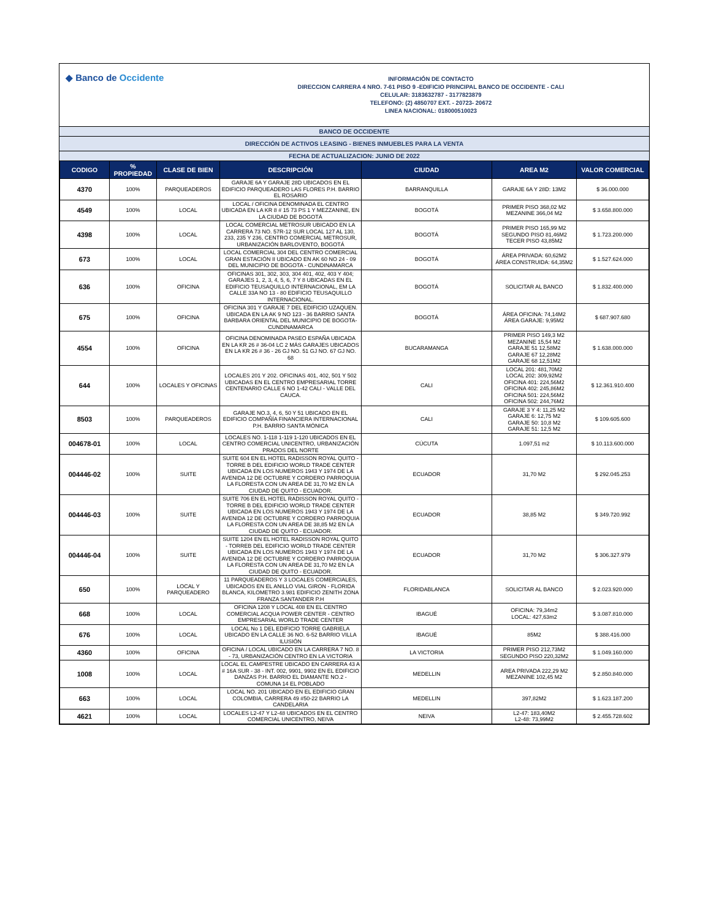◆ Banco de Occidente
INFORMACIÓN DE CONTACTO
DIRECCION CARRERA 4 NRO. 7-61 PISO 9 -EDIFICIO PRINCIPAL BANCO DE OCCIDENTE - CALI
CELULAR: 3183632787 - 3177823879
TELEFONO: (2) 4850707 EXT. - 20723- 20672
LINEA NACIONAL: 018000510023
BANCO DE OCCIDENTE
DIRECCIÓN DE ACTIVOS LEASING - BIENES INMUEBLES PARA LA VENTA
FECHA DE ACTUALIZACION: JUNIO DE 2022
| CODIGO | % PROPIEDAD | CLASE DE BIEN | DESCRIPCIÓN | CIUDAD | AREA M2 | VALOR COMERCIAL |
| --- | --- | --- | --- | --- | --- | --- |
| 4370 | 100% | PARQUEADEROS | GARAJE 6A Y GARAJE 28D UBICADOS EN EL EDIFICIO PARQUEADERO LAS FLORES P.H. BARRIO EL ROSARIO | BARRANQUILLA | GARAJE 6A Y 28D: 13M2 | $ 36.000.000 |
| 4549 | 100% | LOCAL | LOCAL / OFICINA DENOMINADA EL CENTRO UBICADA EN LA KR 8 # 15 73 PS 1 Y MEZZANINE, EN LA CIUDAD DE BOGOTÁ | BOGOTÁ | PRIMER PISO 368,02 M2 MEZANINE 366,04 M2 | $ 3.658.800.000 |
| 4398 | 100% | LOCAL | LOCAL COMERCIAL METROSUR UBICADO EN LA CARRERA 73 NO. 57R-12 SUR LOCAL 127 AL 130, 233, 235 Y 236, CENTRO COMERCIAL METROSUR, URBANIZACIÓN BARLOVENTO, BOGOTÁ | BOGOTÁ | PRIMER PISO 165,99 M2 SEGUNDO PISO 81,46M2 TECER PISO 43,85M2 | $ 1.723.200.000 |
| 673 | 100% | LOCAL | LOCAL COMERCIAL 304 DEL CENTRO COMERCIAL GRAN ESTACIÓN II UBICADO EN AK 60 NO 24 - 09 DEL MUNICIPIO DE BOGOTA - CUNDINAMARCA | BOGOTÁ | ÁREA PRIVADA: 60,62M2 ÁREA CONSTRUIDA: 64,35M2 | $ 1.527.624.000 |
| 636 | 100% | OFICINA | OFICINAS 301, 302, 303, 304 401, 402, 403 Y 404; GARAJES 1, 2, 3, 4, 5, 6, 7 Y 8 UBICADAS EN EL EDIFICIO TEUSAQUILLO INTERNACIONAL, EM LA CALLE 33A NO 13 - 80 EDIFICIO TEUSAQUILLO INTERNACIONAL. | BOGOTÁ | SOLICITAR AL BANCO | $ 1.832.400.000 |
| 675 | 100% | OFICINA | OFICINA 301 Y GARAJE 7 DEL EDIFICIO UZAQUEN. UBICADA EN LA AK 9 NO 123 - 36 BARRIO SANTA BARBARA ORIENTAL DEL MUNICIPIO DE BOGOTA-CUNDINAMARCA | BOGOTÁ | ÁREA OFICINA: 74,14M2 ÁREA GARAJE: 9,95M2 | $ 687.907.680 |
| 4554 | 100% | OFICINA | OFICINA DENOMINADA PASEO ESPAÑA UBICADA EN LA KR 26 # 36-04 LC 2 MÁS GARAJES UBICADOS EN LA KR 26 # 36 - 26 GJ NO. 51 GJ NO. 67 GJ NO. 68 | BUCARAMANGA | PRIMER PISO 149,3 M2 MEZANINE 15,54 M2 GARAJE 51 12,58M2 GARAJE 67 12,28M2 GARAJE 68 12,51M2 | $ 1.638.000.000 |
| 644 | 100% | LOCALES Y OFICINAS | LOCALES 201 Y 202. OFICINAS 401, 402, 501 Y 502 UBICADAS EN EL CENTRO EMPRESARIAL TORRE CENTENARIO CALLE 6 NO 1-42 CALI - VALLE DEL CAUCA. | CALI | LOCAL 201: 481,70M2 LOCAL 202: 309,92M2 OFICINA 401: 224,56M2 OFICINA 402: 245,86M2 OFICINA 501: 224,56M2 OFICINA 502: 244,76M2 | $ 12.361.910.400 |
| 8503 | 100% | PARQUEADEROS | GARAJE NO.3, 4, 6, 50 Y 51 UBICADO EN EL EDIFICIO COMPAÑÍA FINANCIERA INTERNACIONAL P.H. BARRIO SANTA MÓNICA | CALI | GARAJE 3 Y 4: 11,25 M2 GARAJE 6: 12,75 M2 GARAJE 50: 10,8 M2 GARAJE 51: 12,5 M2 | $ 109.605.600 |
| 004678-01 | 100% | LOCAL | LOCALES NO. 1-118 1-119 1-120 UBICADOS EN EL CENTRO COMERCIAL UNICENTRO, URBANIZACIÓN PRADOS DEL NORTE | CÚCUTA | 1.097,51 m2 | $ 10.113.600.000 |
| 004446-02 | 100% | SUITE | SUITE 604 EN EL HOTEL RADISSON ROYAL QUITO -TORRE B DEL EDIFICIO WORLD TRADE CENTER UBICADA EN LOS NUMEROS 1943 Y 1974 DE LA AVENIDA 12 DE OCTUBRE Y CORDERO PARROQUIA LA FLORESTA CON UN AREA DE 31,70 M2 EN LA CIUDAD DE QUITO - ECUADOR. | ECUADOR | 31,70 M2 | $ 292.045.253 |
| 004446-03 | 100% | SUITE | SUITE 706 EN EL HOTEL RADISSON ROYAL QUITO - TORRE B DEL EDIFICIO WORLD TRADE CENTER UBICADA EN LOS NUMEROS 1943 Y 1974 DE LA AVENIDA 12 DE OCTUBRE Y CORDERO PARROQUIA LA FLORESTA CON UN AREA DE 38,85 M2 EN LA CIUDAD DE QUITO - ECUADOR. | ECUADOR | 38,85 M2 | $ 349.720.992 |
| 004446-04 | 100% | SUITE | SUITE 1204 EN EL HOTEL RADISSON ROYAL QUITO - TORREB DEL EDIFICIO WORLD TRADE CENTER UBICADA EN LOS NUMEROS 1943 Y 1974 DE LA AVENIDA 12 DE OCTUBRE Y CORDERO PARROQUIA LA FLORESTA CON UN AREA DE 31,70 M2 EN LA CIUDAD DE QUITO - ECUADOR. | ECUADOR | 31,70 M2 | $ 306.327.979 |
| 650 | 100% | LOCAL Y PARQUEADERO | 11 PARQUEADEROS Y 3 LOCALES COMERCIALES, UBICADOS EN EL ANILLO VIAL GIRON - FLORIDA BLANCA, KILOMETRO 3.981 EDIFICIO ZENITH ZONA FRANZA SANTANDER P.H | FLORIDABLANCA | SOLICITAR AL BANCO | $ 2.023.920.000 |
| 668 | 100% | LOCAL | OFICINA 1208 Y LOCAL 408 EN EL CENTRO COMERCIAL ACQUA POWER CENTER - CENTRO EMPRESARIAL WORLD TRADE CENTER | IBAGUÉ | OFICINA: 79,34m2 LOCAL: 427,63m2 | $ 3.087.810.000 |
| 676 | 100% | LOCAL | LOCAL No 1 DEL EDIFICIO TORRE GABRIELA UBICADO EN LA CALLE 36 NO. 6-52 BARRIO VILLA ILUSIÓN | IBAGUÉ | 85M2 | $ 388.416.000 |
| 4360 | 100% | OFICINA | OFICINA / LOCAL UBICADO EN LA CARRERA 7 NO. 8 - 73, URBANIZACIÓN CENTRO EN LA VICTORIA | LA VICTORIA | PRIMER PISO 212,73M2 SEGUNDO PISO 220,32M2 | $ 1.049.160.000 |
| 1008 | 100% | LOCAL | LOCAL EL CAMPESTRE UBICADO EN CARRERA 43 A # 16A SUR - 38 - INT. 002, 9901, 9902 EN EL EDIFICIO DANZAS P.H. BARRIO EL DIAMANTE NO.2 - COMUNA 14 EL POBLADO | MEDELLIN | AREA PRIVADA 222,29 M2 MEZANINE 102,45 M2 | $ 2.850.840.000 |
| 663 | 100% | LOCAL | LOCAL NO. 201 UBICADO EN EL EDIFICIO GRAN COLOMBIA, CARRERA 49 #50-22 BARRIO LA CANDELARIA | MEDELLIN | 397,82M2 | $ 1.623.187.200 |
| 4621 | 100% | LOCAL | LOCALES L2-47 Y L2-48 UBICADOS EN EL CENTRO COMERCIAL UNICENTRO, NEIVA | NEIVA | L2-47: 183,40M2 L2-48: 73,99M2 | $ 2.455.728.602 |